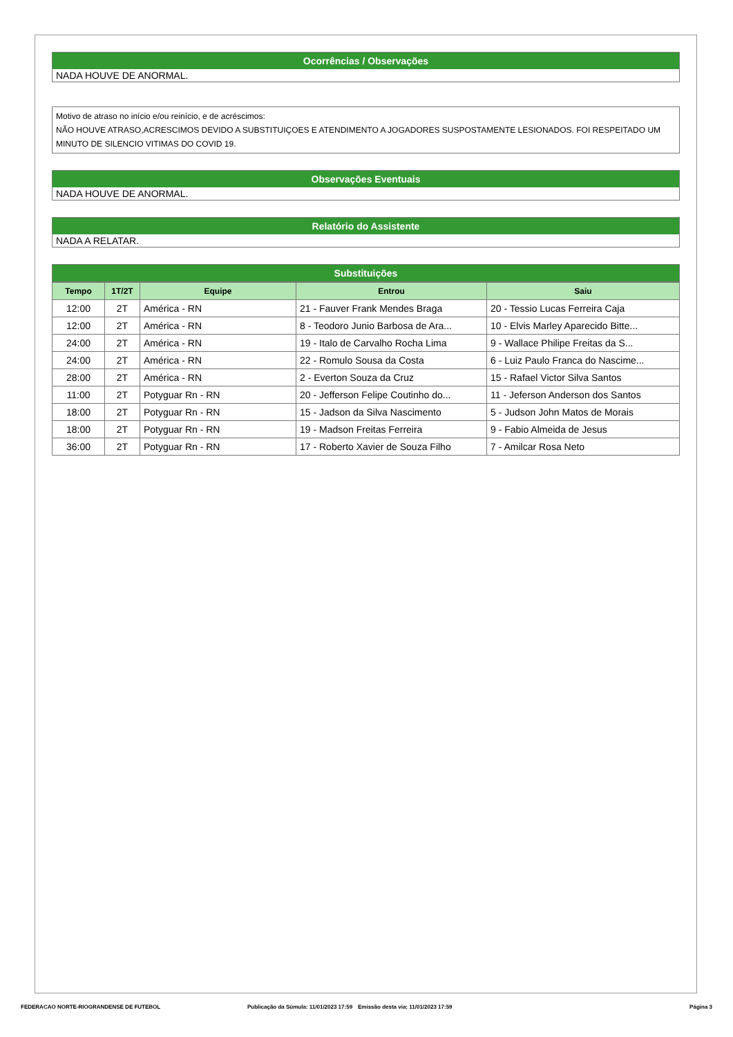Ocorrências / Observações
NADA HOUVE DE ANORMAL.
Motivo de atraso no início e/ou reinício, e de acréscimos:
NÃO HOUVE ATRASO,ACRESCIMOS DEVIDO A SUBSTITUIÇOES E ATENDIMENTO A JOGADORES SUSPOSTAMENTE LESIONADOS. FOI RESPEITADO UM MINUTO DE SILENCIO VITIMAS DO COVID 19.
Observações Eventuais
NADA HOUVE DE ANORMAL.
Relatório do Assistente
NADA A RELATAR.
Substituições
| Tempo | 1T/2T | Equipe | Entrou | Saiu |
| --- | --- | --- | --- | --- |
| 12:00 | 2T | América - RN | 21 - Fauver Frank Mendes Braga | 20 - Tessio Lucas Ferreira Caja |
| 12:00 | 2T | América - RN | 8 - Teodoro Junio Barbosa de Ara... | 10 - Elvis Marley Aparecido Bitte... |
| 24:00 | 2T | América - RN | 19 - Italo de Carvalho Rocha Lima | 9 - Wallace Philipe Freitas da S... |
| 24:00 | 2T | América - RN | 22 - Romulo Sousa da Costa | 6 - Luiz Paulo Franca do Nascime... |
| 28:00 | 2T | América - RN | 2 - Everton Souza da Cruz | 15 - Rafael Victor Silva Santos |
| 11:00 | 2T | Potyguar Rn - RN | 20 - Jefferson Felipe Coutinho do... | 11 - Jeferson Anderson dos Santos |
| 18:00 | 2T | Potyguar Rn - RN | 15 - Jadson da Silva Nascimento | 5 - Judson John Matos de Morais |
| 18:00 | 2T | Potyguar Rn - RN | 19 - Madson Freitas Ferreira | 9 - Fabio Almeida de Jesus |
| 36:00 | 2T | Potyguar Rn - RN | 17 - Roberto Xavier de Souza Filho | 7 - Amilcar Rosa Neto |
FEDERACAO NORTE-RIOGRANDENSE DE FUTEBOL Publicação da Súmula: 11/01/2023 17:59 Emissão desta via: 11/01/2023 17:59 Página 3